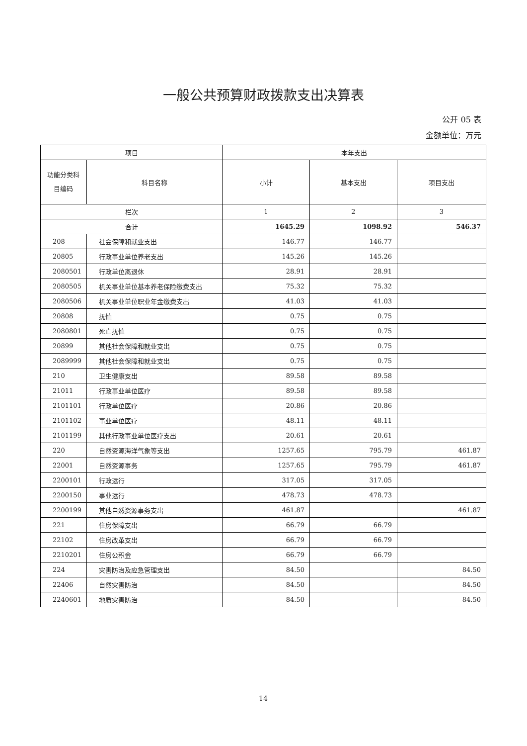一般公共预算财政拨款支出决算表
公开 05 表
金额单位：万元
| 项目 | | 本年支出 | | |
| --- | --- | --- | --- | --- |
| 功能分类科目编码 | 科目名称 | 小计 | 基本支出 | 项目支出 |
| 栏次 | | 1 | 2 | 3 |
| 合计 | | 1645.29 | 1098.92 | 546.37 |
| 208 | 社会保障和就业支出 | 146.77 | 146.77 | |
| 20805 | 行政事业单位养老支出 | 145.26 | 145.26 | |
| 2080501 | 行政单位离退休 | 28.91 | 28.91 | |
| 2080505 | 机关事业单位基本养老保险缴费支出 | 75.32 | 75.32 | |
| 2080506 | 机关事业单位职业年金缴费支出 | 41.03 | 41.03 | |
| 20808 | 抚恤 | 0.75 | 0.75 | |
| 2080801 | 死亡抚恤 | 0.75 | 0.75 | |
| 20899 | 其他社会保障和就业支出 | 0.75 | 0.75 | |
| 2089999 | 其他社会保障和就业支出 | 0.75 | 0.75 | |
| 210 | 卫生健康支出 | 89.58 | 89.58 | |
| 21011 | 行政事业单位医疗 | 89.58 | 89.58 | |
| 2101101 | 行政单位医疗 | 20.86 | 20.86 | |
| 2101102 | 事业单位医疗 | 48.11 | 48.11 | |
| 2101199 | 其他行政事业单位医疗支出 | 20.61 | 20.61 | |
| 220 | 自然资源海洋气象等支出 | 1257.65 | 795.79 | 461.87 |
| 22001 | 自然资源事务 | 1257.65 | 795.79 | 461.87 |
| 2200101 | 行政运行 | 317.05 | 317.05 | |
| 2200150 | 事业运行 | 478.73 | 478.73 | |
| 2200199 | 其他自然资源事务支出 | 461.87 | | 461.87 |
| 221 | 住房保障支出 | 66.79 | 66.79 | |
| 22102 | 住房改革支出 | 66.79 | 66.79 | |
| 2210201 | 住房公积金 | 66.79 | 66.79 | |
| 224 | 灾害防治及应急管理支出 | 84.50 | | 84.50 |
| 22406 | 自然灾害防治 | 84.50 | | 84.50 |
| 2240601 | 地质灾害防治 | 84.50 | | 84.50 |
14